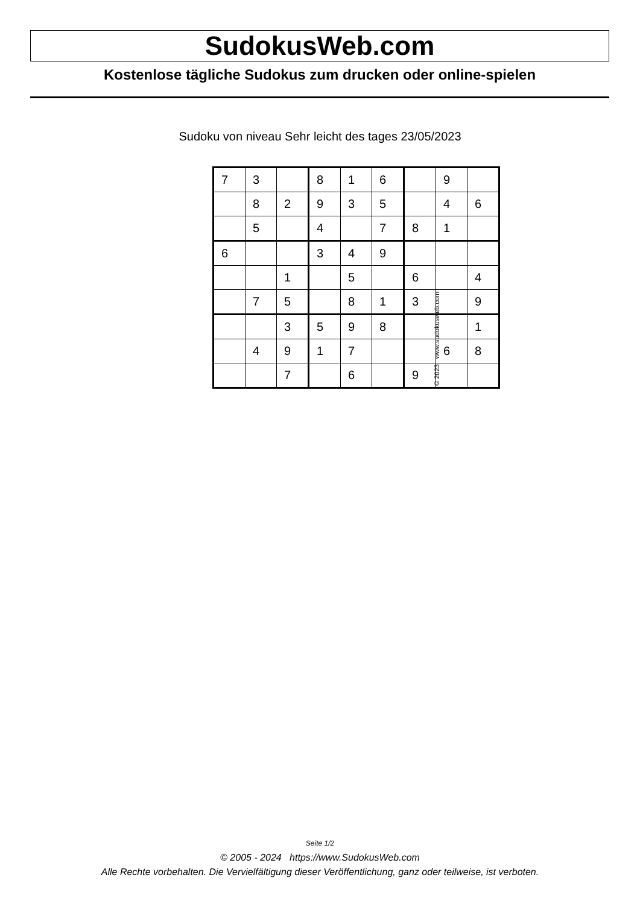SudokusWeb.com
Kostenlose tägliche Sudokus zum drucken oder online-spielen
Sudoku von niveau Sehr leicht des tages 23/05/2023
| 7 | 3 | | 8 | 1 | 6 | | 9 | |
| | 8 | 2 | 9 | 3 | 5 | | 4 | 6 |
| | 5 | | 4 | | 7 | 8 | 1 | |
| 6 | | | 3 | 4 | 9 | | | |
| | | 1 | | 5 | | 6 | | 4 |
| | 7 | 5 | | 8 | 1 | 3 | | 9 |
| | | 3 | 5 | 9 | 8 | | | 1 |
| | 4 | 9 | 1 | 7 | | | 6 | 8 |
| | | 7 | | 6 | | 9 | | |
© 2023 www.sudokusweb.com
Seite 1/2
© 2005 - 2024 https://www.SudokusWeb.com
Alle Rechte vorbehalten. Die Vervielfältigung dieser Veröffentlichung, ganz oder teilweise, ist verboten.